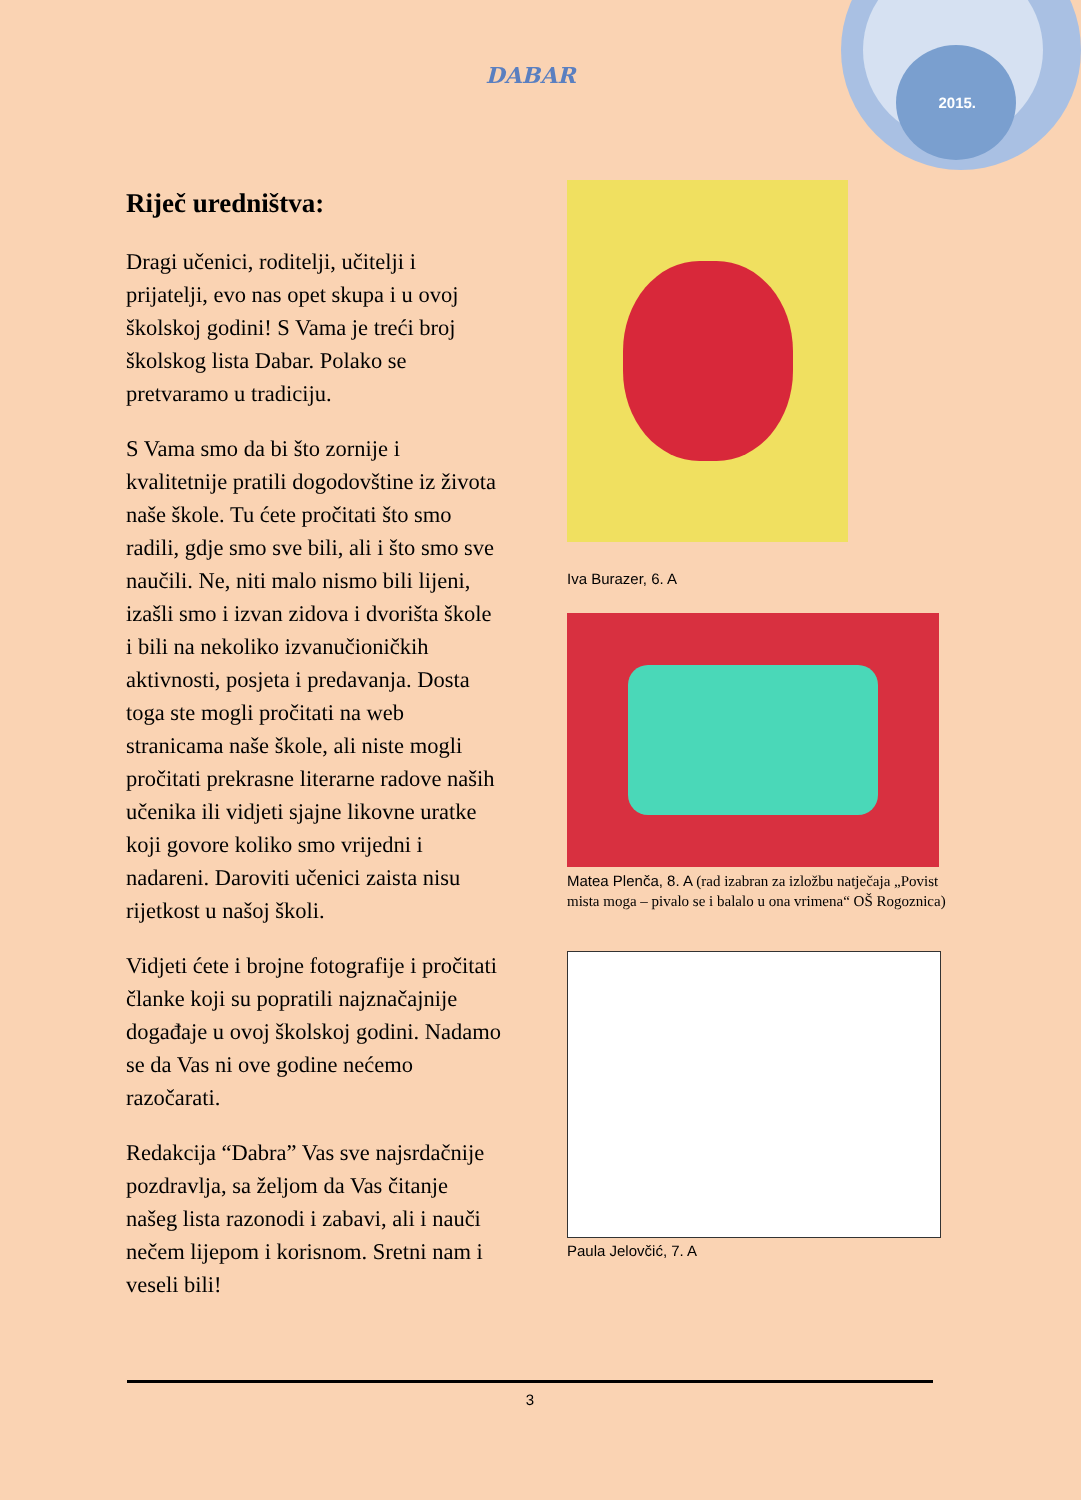DABAR
2015.
Riječ uredništva:
Dragi učenici, roditelji, učitelji i prijatelji, evo nas opet skupa i u ovoj školskoj godini! S Vama je treći broj školskog lista Dabar. Polako se pretvaramo u tradiciju.
S Vama smo da bi što zornije i kvalitetnije pratili dogodovštine iz života naše škole. Tu ćete pročitati što smo radili, gdje smo sve bili, ali i što smo sve naučili. Ne, niti malo nismo bili lijeni, izašli smo i izvan zidova i dvorišta škole i bili na nekoliko izvanučioničkih aktivnosti, posjeta i predavanja. Dosta toga ste mogli pročitati na web stranicama naše škole, ali niste mogli pročitati prekrasne literarne radove naših učenika ili vidjeti sjajne likovne uratke koji govore koliko smo vrijedni i nadareni. Daroviti učenici zaista nisu rijetkost u našoj školi.
Vidjeti ćete i brojne fotografije i pročitati članke koji su popratili najznačajnije događaje u ovoj školskoj godini. Nadamo se da Vas ni ove godine nećemo razočarati.
Redakcija “Dabra” Vas sve najsrdačnije pozdravlja, sa željom da Vas čitanje našeg lista razonodi i zabavi, ali i nauči nečem lijepom i korisnom. Sretni nam i veseli bili!
Iva Burazer, 6. A
Matea Plenča, 8. A (rad izabran za izložbu natječaja „Povist mista moga – pivalo se i balalo u ona vrimena“ OŠ Rogoznica)
Paula Jelovčić, 7. A
3